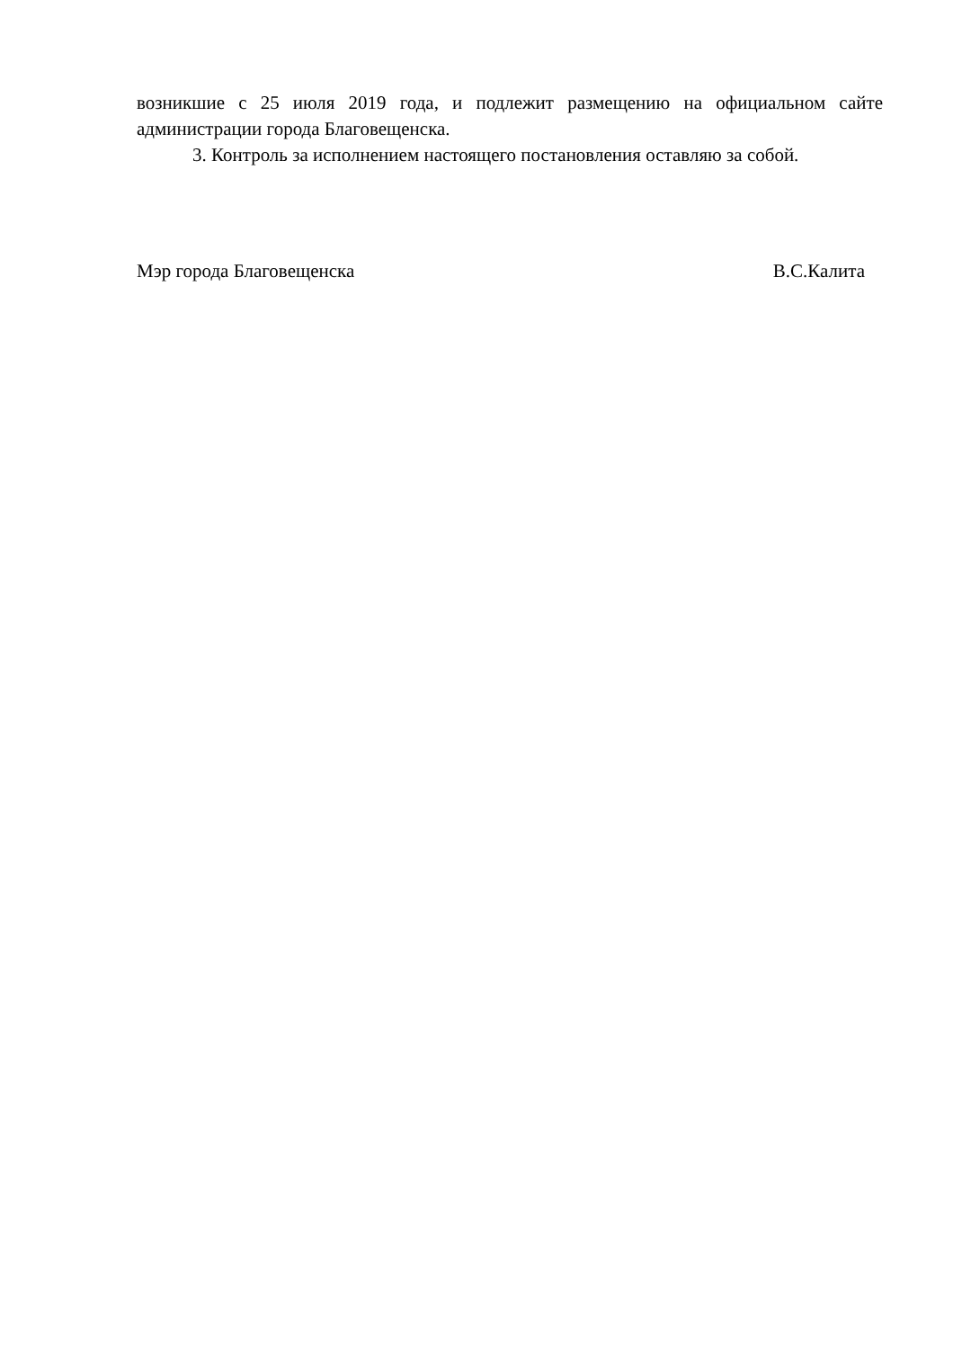возникшие с 25 июля 2019 года, и подлежит размещению на официальном сайте администрации города Благовещенска.
3. Контроль за исполнением настоящего постановления оставляю за собой.
Мэр города Благовещенска В.С.Калита